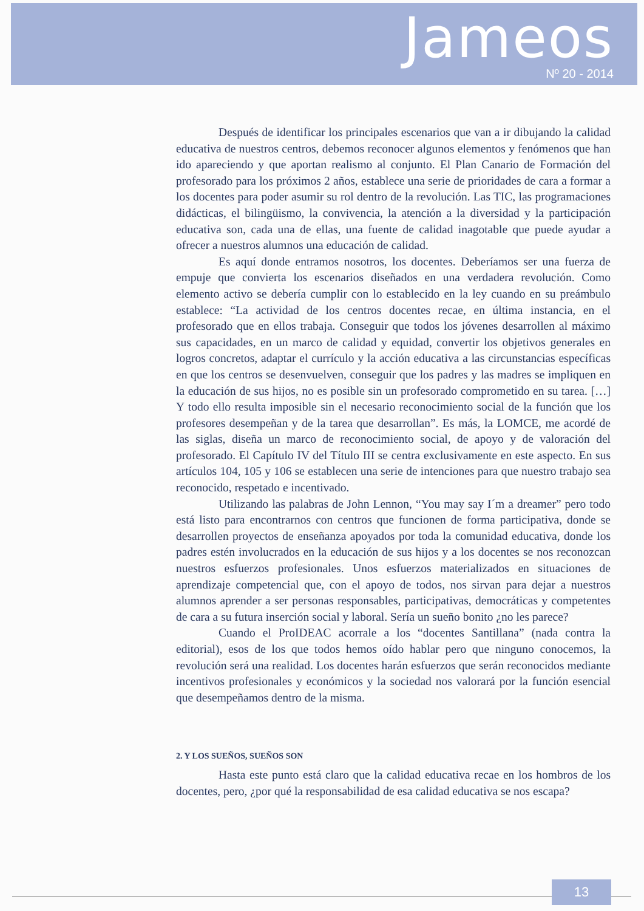Jameos
Nº 20 - 2014
Después de identificar los principales escenarios que van a ir dibujando la calidad educativa de nuestros centros, debemos reconocer algunos elementos y fenómenos que han ido apareciendo y que aportan realismo al conjunto. El Plan Canario de Formación del profesorado para los próximos 2 años, establece una serie de prioridades de cara a formar a los docentes para poder asumir su rol dentro de la revolución. Las TIC, las programaciones didácticas, el bilingüismo, la convivencia, la atención a la diversidad y la participación educativa son, cada una de ellas, una fuente de calidad inagotable que puede ayudar a ofrecer a nuestros alumnos una educación de calidad.
Es aquí donde entramos nosotros, los docentes. Deberíamos ser una fuerza de empuje que convierta los escenarios diseñados en una verdadera revolución. Como elemento activo se debería cumplir con lo establecido en la ley cuando en su preámbulo establece: “La actividad de los centros docentes recae, en última instancia, en el profesorado que en ellos trabaja. Conseguir que todos los jóvenes desarrollen al máximo sus capacidades, en un marco de calidad y equidad, convertir los objetivos generales en logros concretos, adaptar el currículo y la acción educativa a las circunstancias específicas en que los centros se desenvuelven, conseguir que los padres y las madres se impliquen en la educación de sus hijos, no es posible sin un profesorado comprometido en su tarea. […] Y todo ello resulta imposible sin el necesario reconocimiento social de la función que los profesores desempeñan y de la tarea que desarrollan”. Es más, la LOMCE, me acordé de las siglas, diseña un marco de reconocimiento social, de apoyo y de valoración del profesorado. El Capítulo IV del Título III se centra exclusivamente en este aspecto. En sus artículos 104, 105 y 106 se establecen una serie de intenciones para que nuestro trabajo sea reconocido, respetado e incentivado.
Utilizando las palabras de John Lennon, “You may say I´m a dreamer” pero todo está listo para encontrarnos con centros que funcionen de forma participativa, donde se desarrollen proyectos de enseñanza apoyados por toda la comunidad educativa, donde los padres estén involucrados en la educación de sus hijos y a los docentes se nos reconozcan nuestros esfuerzos profesionales. Unos esfuerzos materializados en situaciones de aprendizaje competencial que, con el apoyo de todos, nos sirvan para dejar a nuestros alumnos aprender a ser personas responsables, participativas, democráticas y competentes de cara a su futura inserción social y laboral. Sería un sueño bonito ¿no les parece?
Cuando el ProIDEAC acorrale a los “docentes Santillana” (nada contra la editorial), esos de los que todos hemos oído hablar pero que ninguno conocemos, la revolución será una realidad. Los docentes harán esfuerzos que serán reconocidos mediante incentivos profesionales y económicos y la sociedad nos valorará por la función esencial que desempeñamos dentro de la misma.
2. Y LOS SUEÑOS, SUEÑOS SON
Hasta este punto está claro que la calidad educativa recae en los hombros de los docentes, pero, ¿por qué la responsabilidad de esa calidad educativa se nos escapa?
13